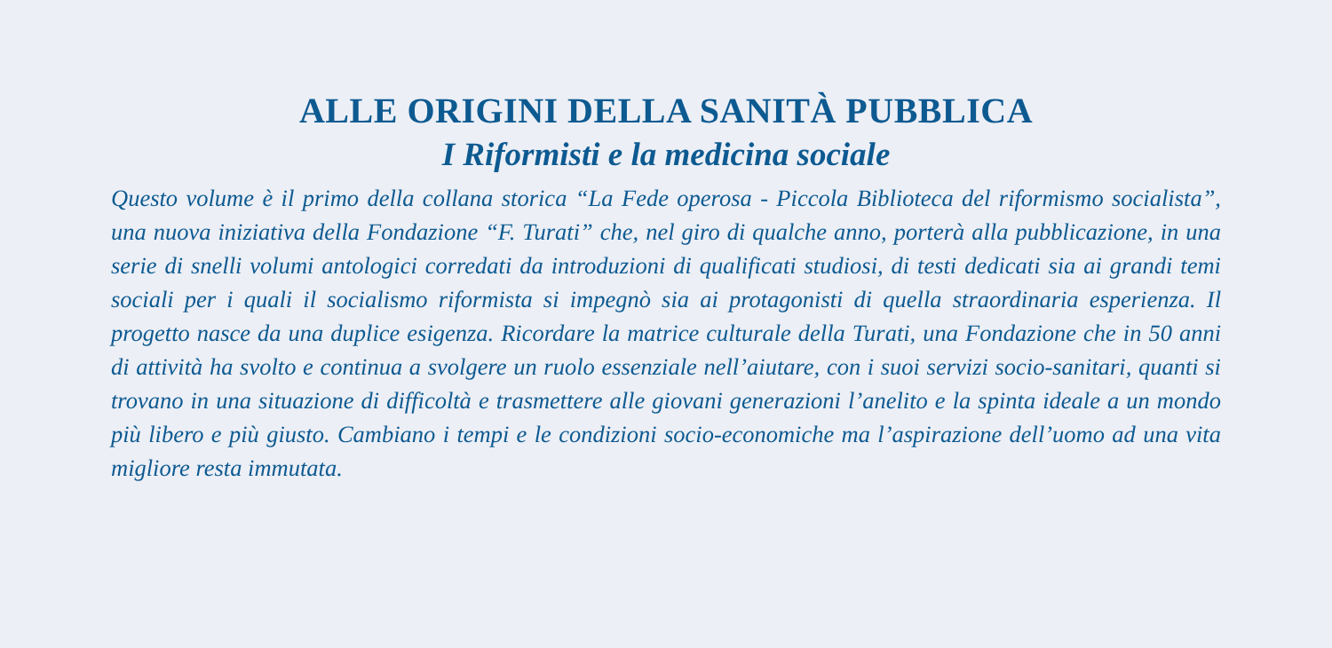ALLE ORIGINI DELLA SANITÀ PUBBLICA
I Riformisti e la medicina sociale
Questo volume è il primo della collana storica “La Fede operosa - Piccola Biblioteca del riformismo socialista”, una nuova iniziativa della Fondazione “F. Turati” che, nel giro di qualche anno, porterà alla pubblicazione, in una serie di snelli volumi antologici corredati da introduzioni di qualificati studiosi, di testi dedicati sia ai grandi temi sociali per i quali il socialismo riformista si impegnò sia ai protagonisti di quella straordinaria esperienza. Il progetto nasce da una duplice esigenza. Ricordare la matrice culturale della Turati, una Fondazione che in 50 anni di attività ha svolto e continua a svolgere un ruolo essenziale nell’aiutare, con i suoi servizi socio-sanitari, quanti si trovano in una situazione di difficoltà e trasmettere alle giovani generazioni l’anelito e la spinta ideale a un mondo più libero e più giusto. Cambiano i tempi e le condizioni socio-economiche ma l’aspirazione dell’uomo ad una vita migliore resta immutata.